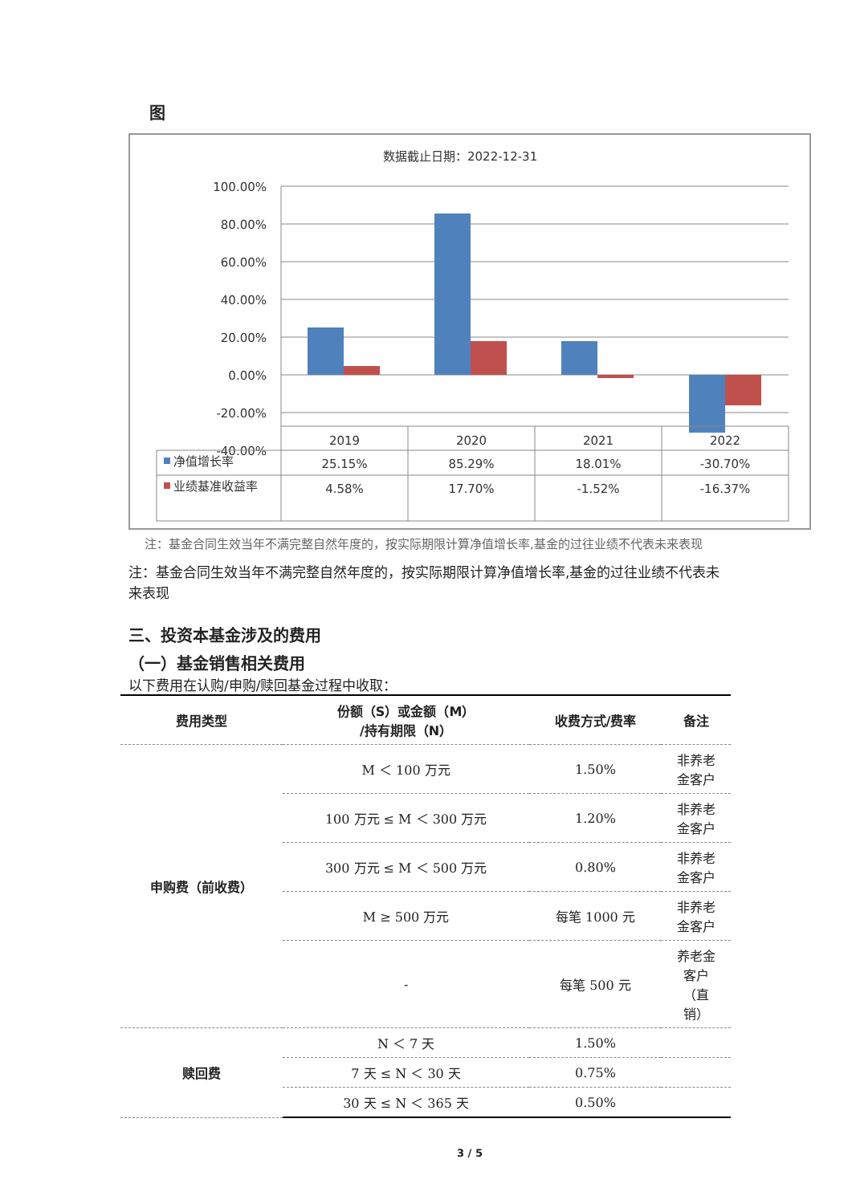图
数据截止日期：2022-12-31
100.00%
80.00%
60.00%
40.00%
20.00%
0.00%
-20.00%
-40.00%
2019
2020
2021
2022
25.15%
85.29%
18.01%
-30.70%
4.58%
17.70%
-1.52%
-16.37%
净值增长率
业绩基准收益率
注：基金合同生效当年不满完整自然年度的，按实际期限计算净值增长率,基金的过往业绩不代表未来表现
注：基金合同生效当年不满完整自然年度的，按实际期限计算净值增长率,基金的过往业绩不代表未来表现
三、投资本基金涉及的费用
（一）基金销售相关费用
以下费用在认购/申购/赎回基金过程中收取：
| 费用类型 | 份额（S）或金额（M） /持有期限（N） | 收费方式/费率 | 备注 |
| --- | --- | --- | --- |
| 申购费（前收费） | M ＜ 100 万元 | 1.50% | 非养老 金客户 |
| | 100 万元 ≤ M ＜ 300 万元 | 1.20% | 非养老 金客户 |
| | 300 万元 ≤ M ＜ 500 万元 | 0.80% | 非养老 金客户 |
| | M ≥ 500 万元 | 每笔 1000 元 | 非养老 金客户 |
| | - | 每笔 500 元 | 养老金 客户 （直 销） |
| 赎回费 | N ＜ 7 天 | 1.50% | |
| | 7 天 ≤ N ＜ 30 天 | 0.75% | |
| | 30 天 ≤ N ＜ 365 天 | 0.50% | |
3 / 5